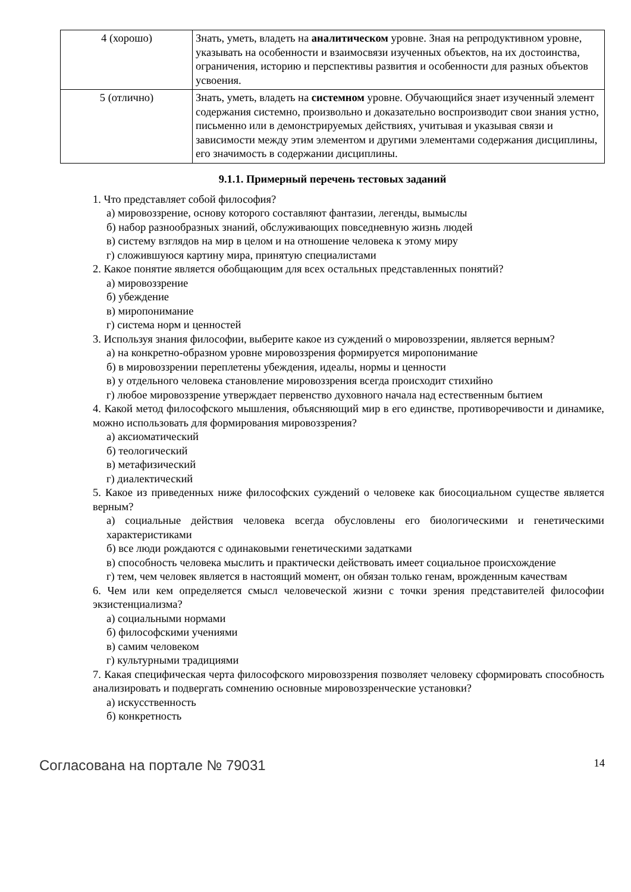| 4 (хорошо) | Знать, уметь, владеть на аналитическом уровне. Зная на репродуктивном уровне, указывать на особенности и взаимосвязи изученных объектов, на их достоинства, ограничения, историю и перспективы развития и особенности для разных объектов усвоения. |
| 5 (отлично) | Знать, уметь, владеть на системном уровне. Обучающийся знает изученный элемент содержания системно, произвольно и доказательно воспроизводит свои знания устно, письменно или в демонстрируемых действиях, учитывая и указывая связи и зависимости между этим элементом и другими элементами содержания дисциплины, его значимость в содержании дисциплины. |
9.1.1. Примерный перечень тестовых заданий
1. Что представляет собой философия?
а) мировоззрение, основу которого составляют фантазии, легенды, вымыслы
б) набор разнообразных знаний, обслуживающих повседневную жизнь людей
в) систему взглядов на мир в целом и на отношение человека к этому миру
г) сложившуюся картину мира, принятую специалистами
2. Какое понятие является обобщающим для всех остальных представленных понятий?
а) мировоззрение
б) убеждение
в) миропонимание
г) система норм и ценностей
3. Используя знания философии, выберите какое из суждений о мировоззрении, является верным?
а) на конкретно-образном уровне мировоззрения формируется миропонимание
б) в мировоззрении переплетены убеждения, идеалы, нормы и ценности
в) у отдельного человека становление мировоззрения всегда происходит стихийно
г) любое мировоззрение утверждает первенство духовного начала над естественным бытием
4. Какой метод философского мышления, объясняющий мир в его единстве, противоречивости и динамике, можно использовать для формирования мировоззрения?
а) аксиоматический
б) теологический
в) метафизический
г) диалектический
5. Какое из приведенных ниже философских суждений о человеке как биосоциальном существе является верным?
а) социальные действия человека всегда обусловлены его биологическими и генетическими характеристиками
б) все люди рождаются с одинаковыми генетическими задатками
в) способность человека мыслить и практически действовать имеет социальное происхождение
г) тем, чем человек является в настоящий момент, он обязан только генам, врожденным качествам
6. Чем или кем определяется смысл человеческой жизни с точки зрения представителей философии экзистенциализма?
а) социальными нормами
б) философскими учениями
в) самим человеком
г) культурными традициями
7. Какая специфическая черта философского мировоззрения позволяет человеку сформировать способность анализировать и подвергать сомнению основные мировоззренческие установки?
а) искусственность
б) конкретность
Согласована на портале № 79031 14